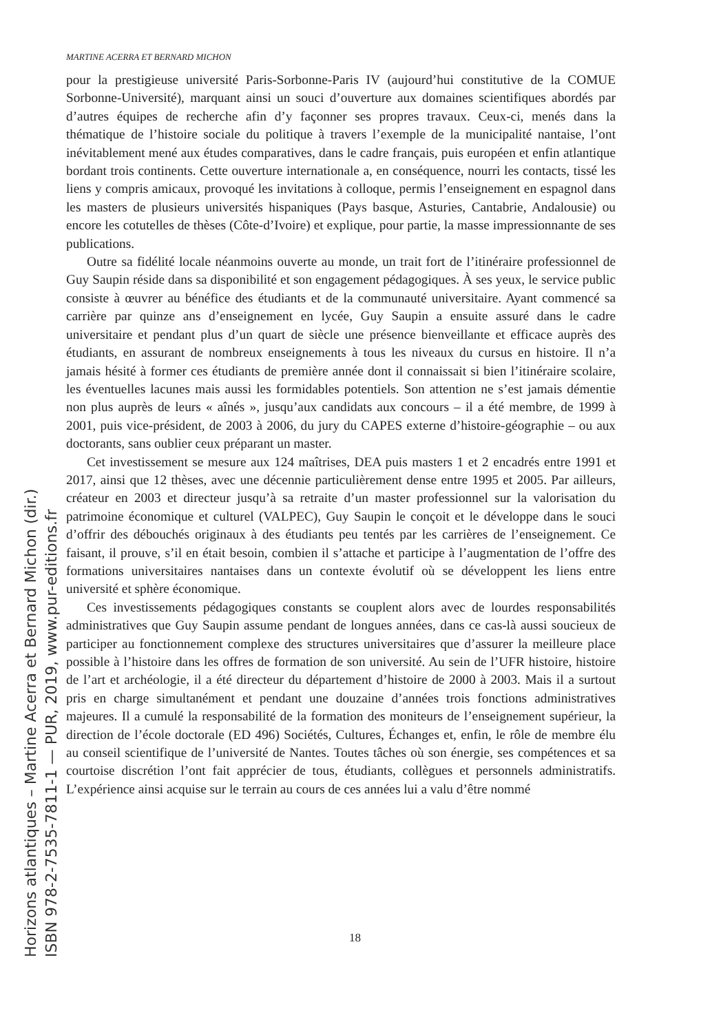MARTINE ACERRA ET BERNARD MICHON
pour la prestigieuse université Paris-Sorbonne-Paris IV (aujourd’hui constitutive de la COMUE Sorbonne-Université), marquant ainsi un souci d’ouverture aux domaines scientifiques abordés par d’autres équipes de recherche afin d’y façonner ses propres travaux. Ceux-ci, menés dans la thématique de l’histoire sociale du politique à travers l’exemple de la municipalité nantaise, l’ont inévitablement mené aux études comparatives, dans le cadre français, puis européen et enfin atlantique bordant trois continents. Cette ouverture internationale a, en conséquence, nourri les contacts, tissé les liens y compris amicaux, provoqué les invitations à colloque, permis l’enseignement en espagnol dans les masters de plusieurs universités hispaniques (Pays basque, Asturies, Cantabrie, Andalousie) ou encore les cotutelles de thèses (Côte-d’Ivoire) et explique, pour partie, la masse impressionnante de ses publications.
Outre sa fidélité locale néanmoins ouverte au monde, un trait fort de l’itinéraire professionnel de Guy Saupin réside dans sa disponibilité et son engagement pédagogiques. À ses yeux, le service public consiste à œuvrer au bénéfice des étudiants et de la communauté universitaire. Ayant commencé sa carrière par quinze ans d’enseignement en lycée, Guy Saupin a ensuite assuré dans le cadre universitaire et pendant plus d’un quart de siècle une présence bienveillante et efficace auprès des étudiants, en assurant de nombreux enseignements à tous les niveaux du cursus en histoire. Il n’a jamais hésité à former ces étudiants de première année dont il connaissait si bien l’itinéraire scolaire, les éventuelles lacunes mais aussi les formidables potentiels. Son attention ne s’est jamais démentie non plus auprès de leurs « aînés », jusqu’aux candidats aux concours – il a été membre, de 1999 à 2001, puis vice-président, de 2003 à 2006, du jury du CAPES externe d’histoire-géographie – ou aux doctorants, sans oublier ceux préparant un master.
Cet investissement se mesure aux 124 maîtrises, DEA puis masters 1 et 2 encadrés entre 1991 et 2017, ainsi que 12 thèses, avec une décennie particulièrement dense entre 1995 et 2005. Par ailleurs, créateur en 2003 et directeur jusqu’à sa retraite d’un master professionnel sur la valorisation du patrimoine économique et culturel (VALPEC), Guy Saupin le conçoit et le développe dans le souci d’offrir des débouchés originaux à des étudiants peu tentés par les carrières de l’enseignement. Ce faisant, il prouve, s’il en était besoin, combien il s’attache et participe à l’augmentation de l’offre des formations universitaires nantaises dans un contexte évolutif où se développent les liens entre université et sphère économique.
Ces investissements pédagogiques constants se couplent alors avec de lourdes responsabilités administratives que Guy Saupin assume pendant de longues années, dans ce cas-là aussi soucieux de participer au fonctionnement complexe des structures universitaires que d’assurer la meilleure place possible à l’histoire dans les offres de formation de son université. Au sein de l’UFR histoire, histoire de l’art et archéologie, il a été directeur du département d’histoire de 2000 à 2003. Mais il a surtout pris en charge simultanément et pendant une douzaine d’années trois fonctions administratives majeures. Il a cumulé la responsabilité de la formation des moniteurs de l’enseignement supérieur, la direction de l’école doctorale (ED 496) Sociétés, Cultures, Échanges et, enfin, le rôle de membre élu au conseil scientifique de l’université de Nantes. Toutes tâches où son énergie, ses compétences et sa courtoise discrétion l’ont fait apprécier de tous, étudiants, collègues et personnels administratifs. L’expérience ainsi acquise sur le terrain au cours de ces années lui a valu d’être nommé
18
Horizons atlantiques – Martine Acerra et Bernard Michon (dir.)
ISBN 978-2-7535-7811-1 — PUR, 2019, www.pur-editions.fr